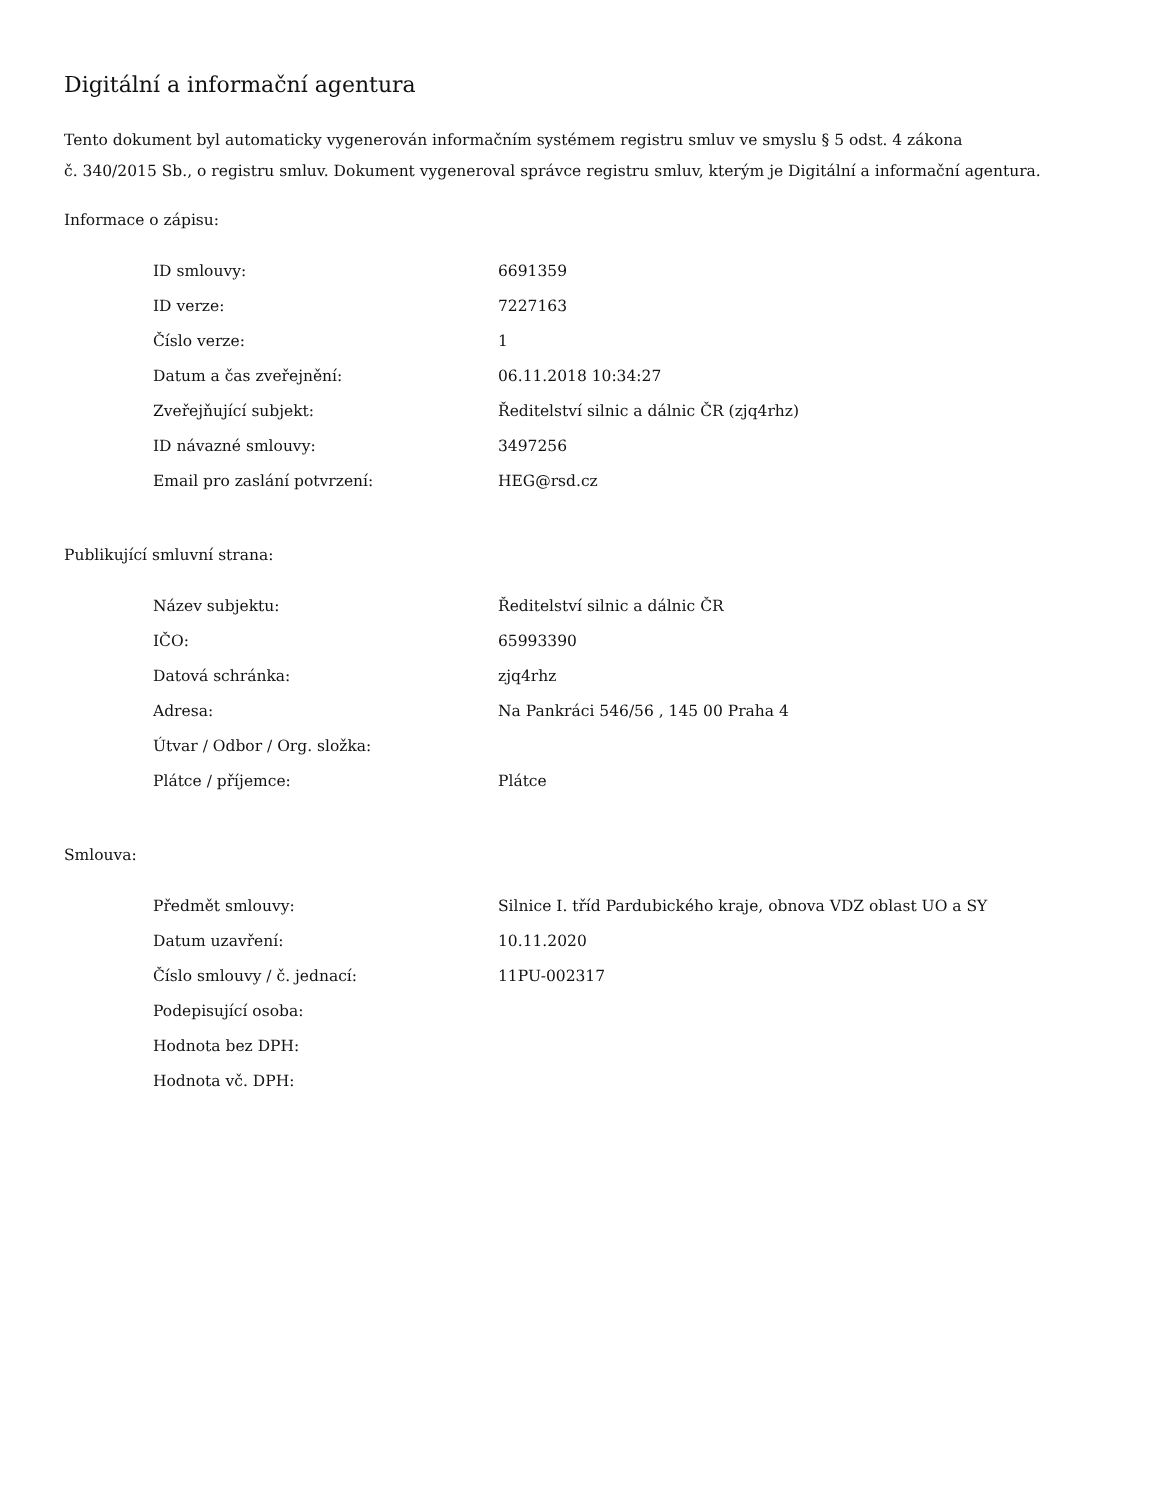Digitální a informační agentura
Tento dokument byl automaticky vygenerován informačním systémem registru smluv ve smyslu § 5 odst. 4 zákona
č. 340/2015 Sb., o registru smluv. Dokument vygeneroval správce registru smluv, kterým je Digitální a informační agentura.
Informace o zápisu:
| ID smlouvy: | 6691359 |
| ID verze: | 7227163 |
| Číslo verze: | 1 |
| Datum a čas zveřejnění: | 06.11.2018 10:34:27 |
| Zveřejňující subjekt: | Ředitelství silnic a dálnic ČR (zjq4rhz) |
| ID návazné smlouvy: | 3497256 |
| Email pro zaslání potvrzení: | HEG@rsd.cz |
Publikující smluvní strana:
| Název subjektu: | Ředitelství silnic a dálnic ČR |
| IČO: | 65993390 |
| Datová schránka: | zjq4rhz |
| Adresa: | Na Pankráci 546/56 , 145 00 Praha 4 |
| Útvar / Odbor / Org. složka: | |
| Plátce / příjemce: | Plátce |
Smlouva:
| Předmět smlouvy: | Silnice I. tříd Pardubického kraje, obnova VDZ oblast UO a SY |
| Datum uzavření: | 10.11.2020 |
| Číslo smlouvy / č. jednací: | 11PU-002317 |
| Podepisující osoba: | |
| Hodnota bez DPH: | |
| Hodnota vč. DPH: | |